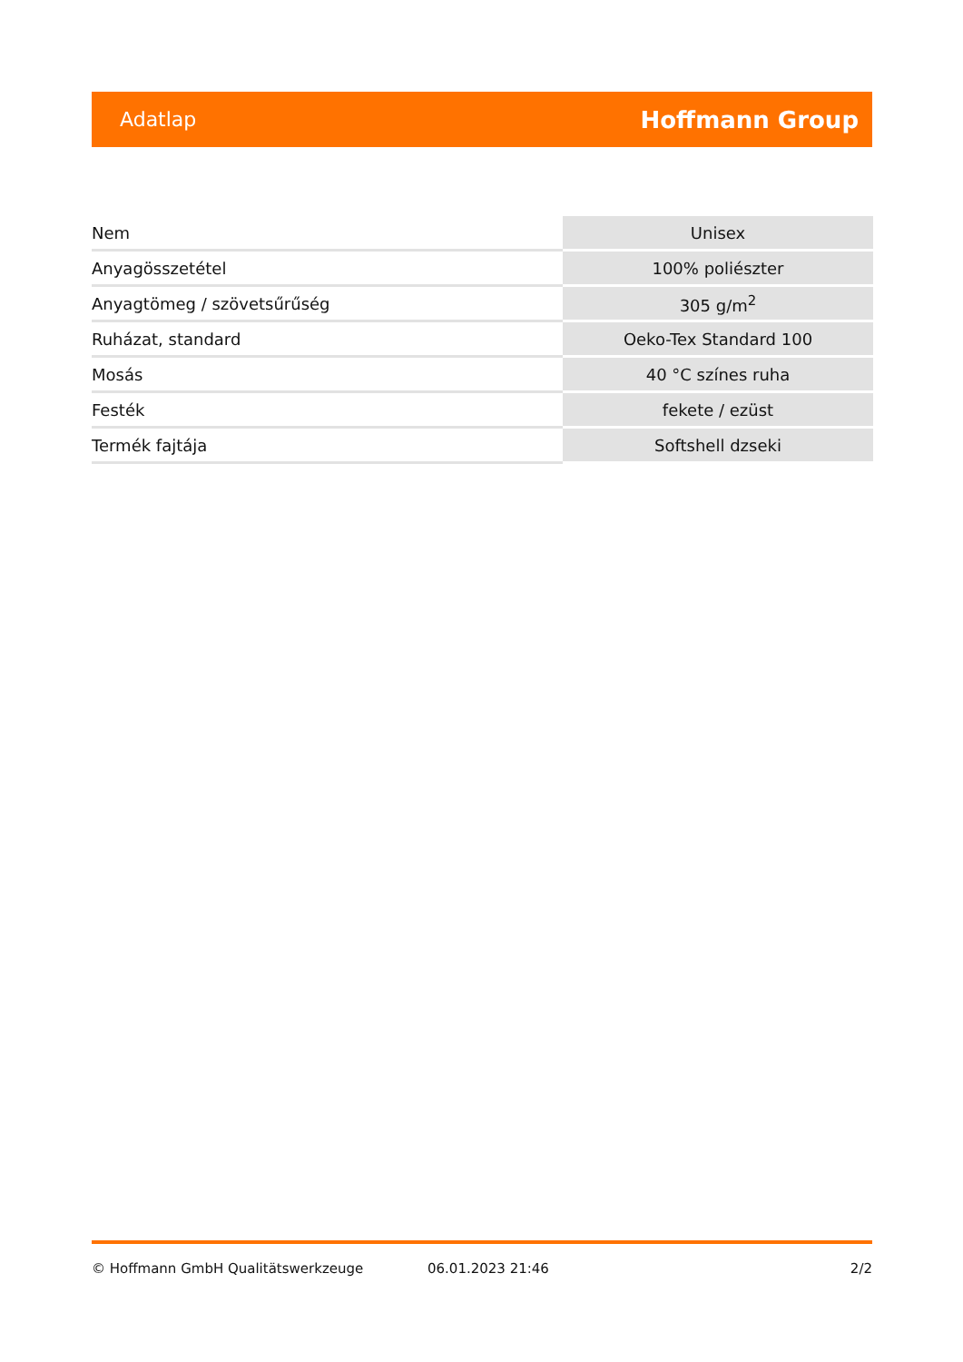Adatlap Hoffmann Group
| Nem | Unisex |
| Anyagösszetétel | 100% poliészter |
| Anyagtömeg / szövetsűrűség | 305 g/m<sup>2</sup> |
| Ruházat, standard | Oeko-Tex Standard 100 |
| Mosás | 40 °C színes ruha |
| Festék | fekete / ezüst |
| Termék fajtája | Softshell dzseki |
© Hoffmann GmbH Qualitätswerkzeuge 06.01.2023 21:46 2/2